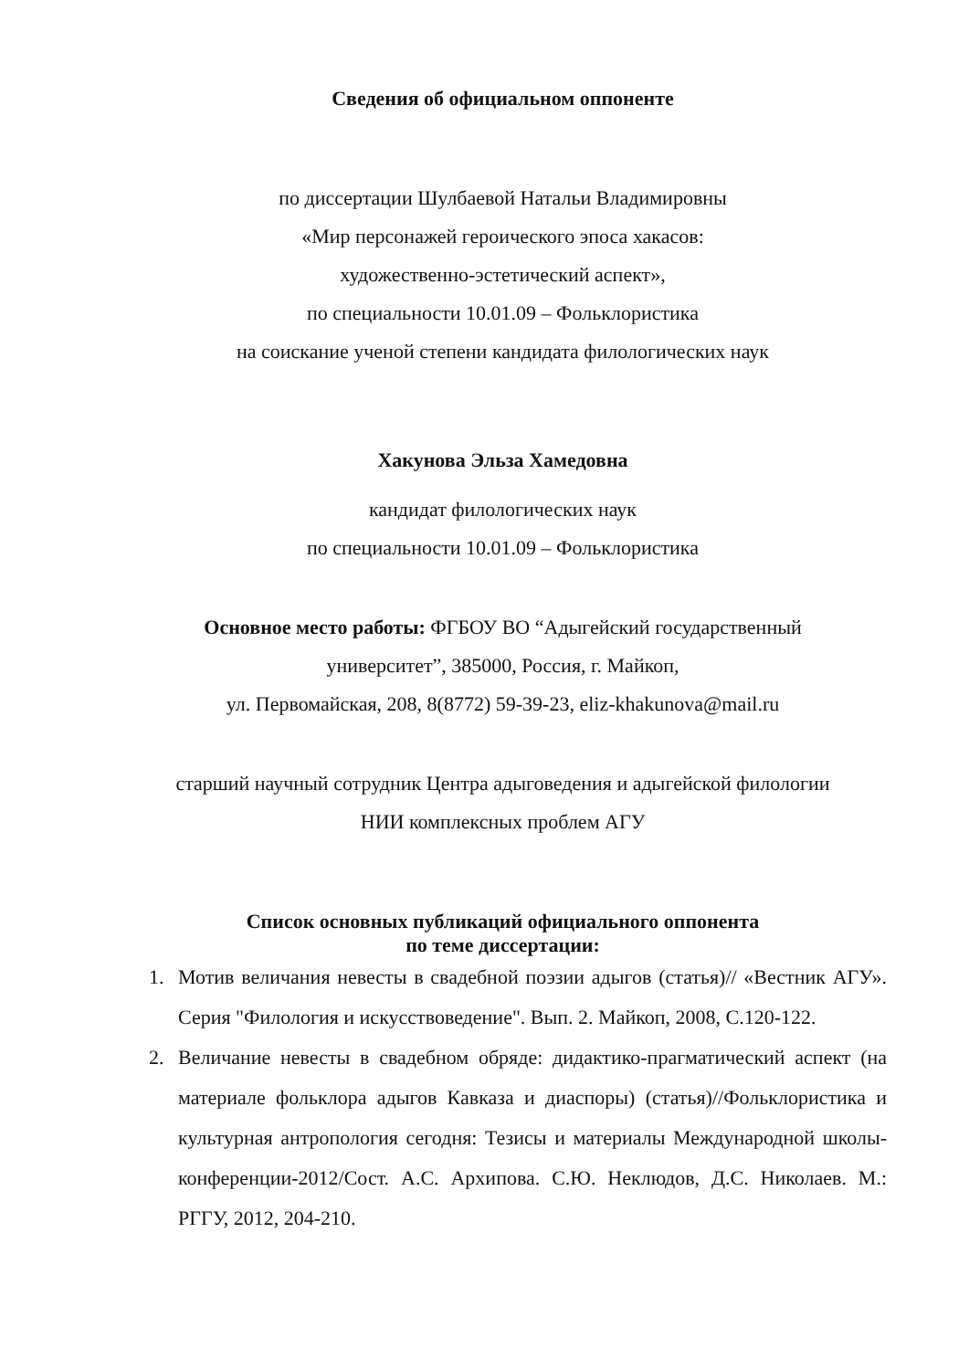Сведения об официальном оппоненте
по диссертации Шулбаевой Натальи Владимировны
«Мир персонажей героического эпоса хакасов:
художественно-эстетический аспект»,
по специальности 10.01.09 – Фольклористика
на соискание ученой степени кандидата филологических наук
Хакунова Эльза Хамедовна
кандидат филологических наук
по специальности 10.01.09 – Фольклористика
Основное место работы: ФГБОУ ВО “Адыгейский государственный
университет”, 385000, Россия, г. Майкоп,
ул. Первомайская, 208, 8(8772) 59-39-23, eliz-khakunova@mail.ru
старший научный сотрудник Центра адыговедения и адыгейской филологии
НИИ комплексных проблем АГУ
Список основных публикаций официального оппонента
по теме диссертации:
1. Мотив величания невесты в свадебной поэзии адыгов (статья)// «Вестник АГУ». Серия "Филология и искусствоведение". Вып. 2. Майкоп, 2008, С.120-122.
2. Величание невесты в свадебном обряде: дидактико-прагматический аспект (на материале фольклора адыгов Кавказа и диаспоры) (статья)//Фольклористика и культурная антропология сегодня: Тезисы и материалы Международной школы-конференции-2012/Сост. А.С. Архипова. С.Ю. Неклюдов, Д.С. Николаев. М.: РГГУ, 2012, 204-210.